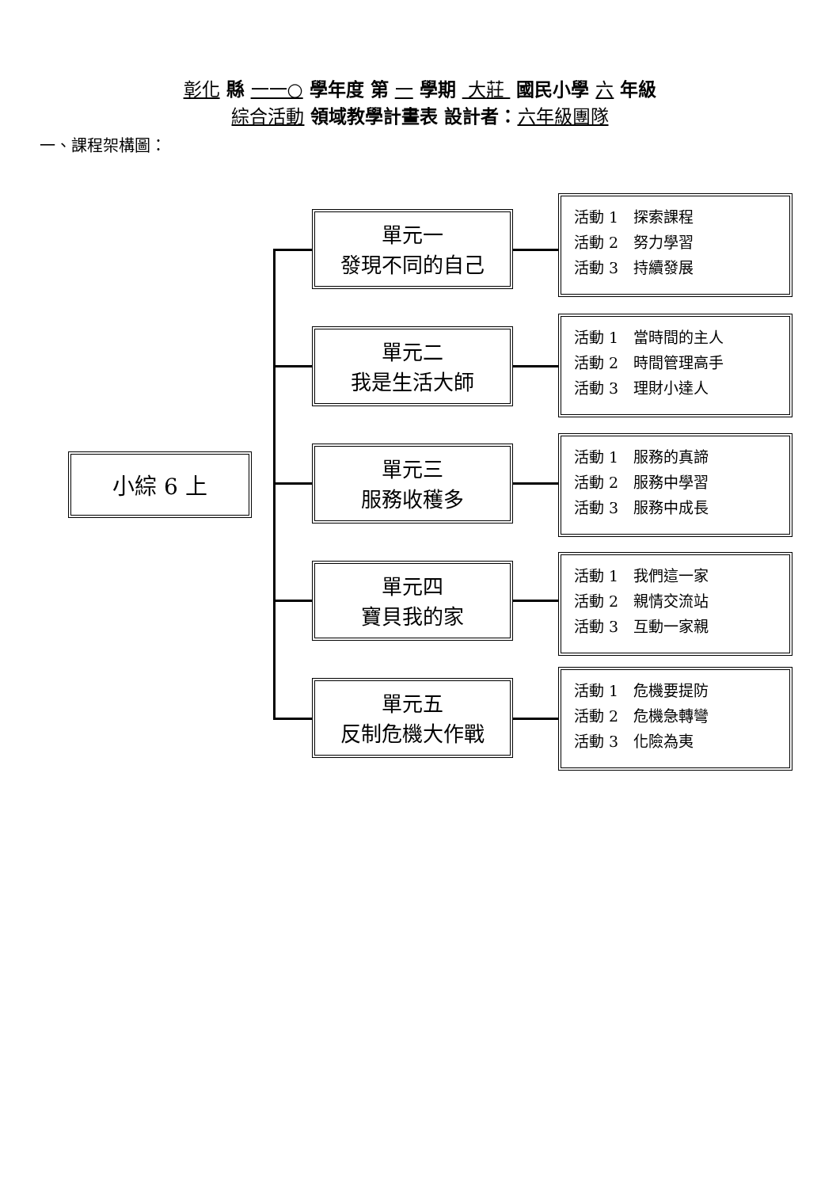彰化 縣 一一○ 學年度 第 一 學期 大莊 國民小學 六 年級
綜合活動 領域教學計畫表 設計者：六年級團隊
一、課程架構圖：
小綜 6 上
單元一
發現不同的自己
活動 1　探索課程
活動 2　努力學習
活動 3　持續發展
單元二
我是生活大師
活動 1　當時間的主人
活動 2　時間管理高手
活動 3　理財小達人
單元三
服務收穫多
活動 1　服務的真諦
活動 2　服務中學習
活動 3　服務中成長
單元四
寶貝我的家
活動 1　我們這一家
活動 2　親情交流站
活動 3　互動一家親
單元五
反制危機大作戰
活動 1　危機要提防
活動 2　危機急轉彎
活動 3　化險為夷